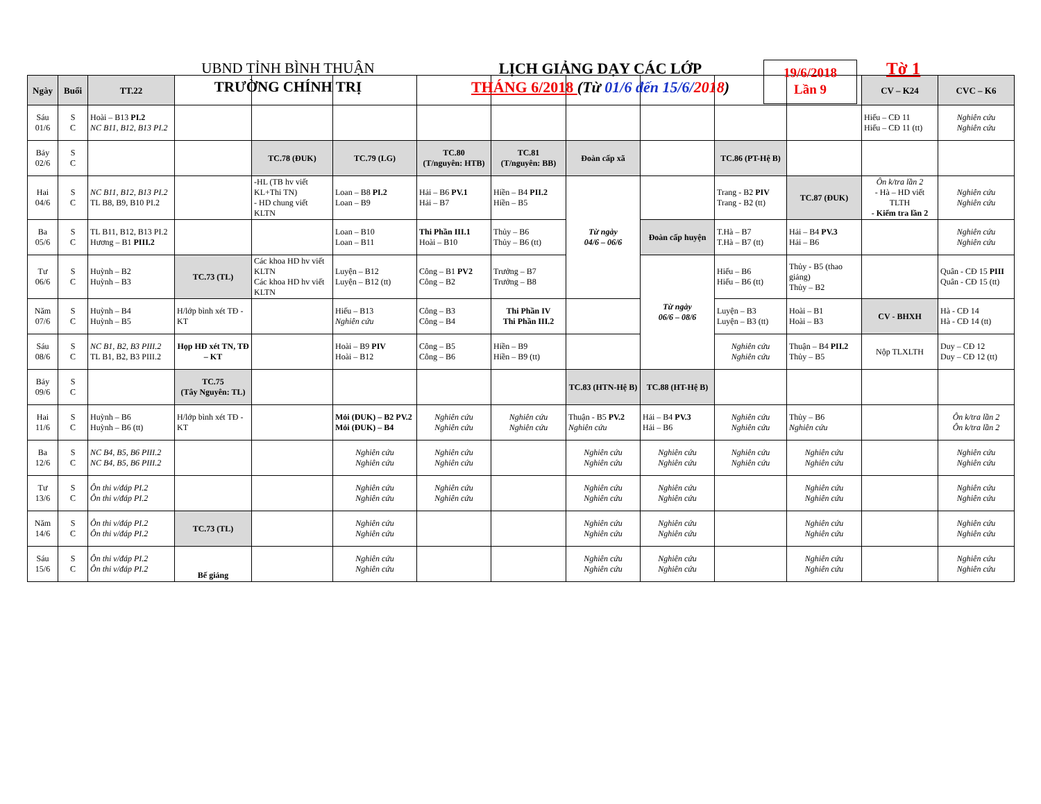UBND TỈNH BÌNH THUẬN
TRƯỜNG CHÍNH TRỊ
LỊCH GIẢNG DẠY CÁC LỚP
THÁNG 6/2018 (Từ 01/6 đến 15/6/2018)
19/6/2018
Lần 9
Tờ 1
| Ngày | Buổi | TT.22 | | | | | | | | | | CV – K24 | CVC – K6 |
| --- | --- | --- | --- | --- | --- | --- | --- | --- | --- | --- | --- | --- | --- |
| Sáu 01/6 | S C | Hoài – B13 PI.2 NC B11, B12, B13 PI.2 | | | | | | | | | | Hiếu – CĐ 11 Hiếu – CĐ 11 (tt) | Nghiên cứu Nghiên cứu |
| Bảy 02/6 | S C | | | TC.78 (ĐUK) | TC.79 (LG) | TC.80 (T/nguyên: HTB) | TC.81 (T/nguyên: BB) | Đoàn cấp xã | | TC.86 (PT-Hệ B) | | | |
| Hai 04/6 | S C | NC B11, B12, B13 PI.2 TL B8, B9, B10 PI.2 | | -HL (TB hv viết KL+Thi TN) - HD chung viết KLTN | Loan – B8 PI.2 Loan – B9 | Hải – B6 PV.1 Hải – B7 | Hiền – B4 PII.2 Hiền – B5 | Từ ngày 04/6 – 06/6 | | Trang - B2 PIV Trang - B2 (tt) | TC.87 (ĐUK) | Ôn k/tra lần 2 - Hà – HD viết TLTH - Kiểm tra lần 2 | Nghiên cứu Nghiên cứu |
| Ba 05/6 | S C | TL B11, B12, B13 PI.2 Hương – B1 PIII.2 | | | Loan – B10 Loan – B11 | Thi Phần III.1 Hoài – B10 | Thủy – B6 Thủy – B6 (tt) | | Đoàn cấp huyện | T.Hà – B7 T.Hà – B7 (tt) | Hải – B4 PV.3 Hải – B6 | | Nghiên cứu Nghiên cứu |
| Tư 06/6 | S C | Huỳnh – B2 Huỳnh – B3 | TC.73 (TL) | Các khoa HD hv viết KLTN Các khoa HD hv viết KLTN | Luyện – B12 Luyện – B12 (tt) | Công – B1 PV2 Công – B2 | Trưởng – B7 Trưởng – B8 | | Từ ngày 06/6 – 08/6 | Hiếu – B6 Hiếu – B6 (tt) | Thủy - B5 (thao giảng) Thủy – B2 | | Quân - CĐ 15 PIII Quân - CĐ 15 (tt) |
| Năm 07/6 | S C | Huỳnh – B4 Huỳnh – B5 | H/lớp bình xét TĐ - KT | | Hiếu – B13 Nghiên cứu | Công – B3 Công – B4 | Thi Phần IV Thi Phần III.2 | | | Luyện – B3 Luyện – B3 (tt) | Hoài – B1 Hoài – B3 | CV - BHXH | Hà - CĐ 14 Hà - CĐ 14 (tt) |
| Sáu 08/6 | S C | NC B1, B2, B3 PIII.2 TL B1, B2, B3 PIII.2 | Họp HĐ xét TN, TĐ – KT | | Hoài – B9 PIV Hoài – B12 | Công – B5 Công – B6 | Hiền – B9 Hiền – B9 (tt) | | | Nghiên cứu Nghiên cứu | Thuận – B4 PII.2 Thủy – B5 | Nộp TLXLTH | Duy – CĐ 12 Duy – CĐ 12 (tt) |
| Bảy 09/6 | S C | | TC.75 (Tây Nguyên: TL) | | | | | TC.83 (HTN-Hệ B) | TC.88 (HT-Hệ B) | | | | |
| Hai 11/6 | S C | Huỳnh – B6 Huỳnh – B6 (tt) | H/lớp bình xét TĐ - KT | | Mỏi (ĐUK) – B2 PV.2 Mỏi (ĐUK) – B4 | Nghiên cứu Nghiên cứu | Nghiên cứu Nghiên cứu | Thuận - B5 PV.2 Nghiên cứu | Hải – B4 PV.3 Hải – B6 | Nghiên cứu Nghiên cứu | Thủy – B6 Nghiên cứu | | Ôn k/tra lần 2 Ôn k/tra lần 2 |
| Ba 12/6 | S C | NC B4, B5, B6 PIII.2 NC B4, B5, B6 PIII.2 | | | Nghiên cứu Nghiên cứu | Nghiên cứu Nghiên cứu | | Nghiên cứu Nghiên cứu | Nghiên cứu Nghiên cứu | Nghiên cứu Nghiên cứu | Nghiên cứu Nghiên cứu | | Nghiên cứu Nghiên cứu |
| Tư 13/6 | S C | Ôn thi v/đáp PI.2 Ôn thi v/đáp PI.2 | | | Nghiên cứu Nghiên cứu | Nghiên cứu Nghiên cứu | | Nghiên cứu Nghiên cứu | Nghiên cứu Nghiên cứu | | Nghiên cứu Nghiên cứu | | Nghiên cứu Nghiên cứu |
| Năm 14/6 | S C | Ôn thi v/đáp PI.2 Ôn thi v/đáp PI.2 | TC.73 (TL) | | Nghiên cứu Nghiên cứu | | | Nghiên cứu Nghiên cứu | Nghiên cứu Nghiên cứu | | Nghiên cứu Nghiên cứu | | Nghiên cứu Nghiên cứu |
| Sáu 15/6 | S C | Ôn thi v/đáp PI.2 Ôn thi v/đáp PI.2 | Bế giảng | | Nghiên cứu Nghiên cứu | | | Nghiên cứu Nghiên cứu | Nghiên cứu Nghiên cứu | | Nghiên cứu Nghiên cứu | | Nghiên cứu Nghiên cứu |